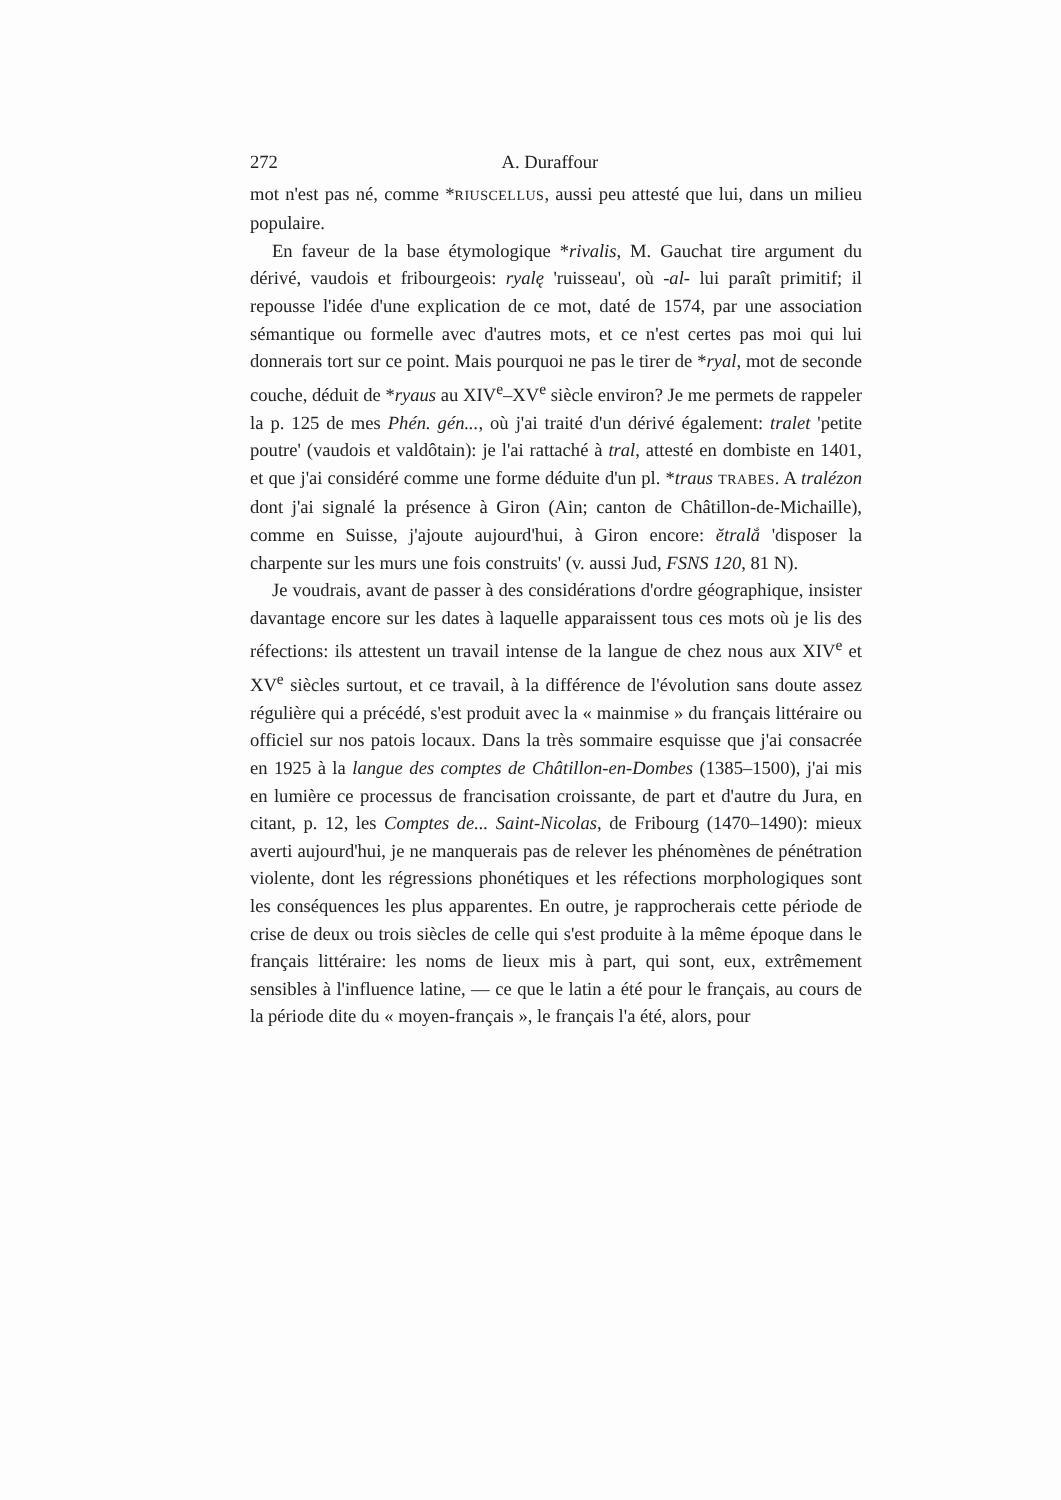272 A. Duraffour
mot n'est pas né, comme *RIUSCELLUS, aussi peu attesté que lui, dans un milieu populaire.
En faveur de la base étymologique *rivalis, M. Gauchat tire argument du dérivé, vaudois et fribourgeois: ryalę 'ruisseau', où -al- lui paraît primitif; il repousse l'idée d'une explication de ce mot, daté de 1574, par une association sémantique ou formelle avec d'autres mots, et ce n'est certes pas moi qui lui donnerais tort sur ce point. Mais pourquoi ne pas le tirer de *ryal, mot de seconde couche, déduit de *ryaus au XIV<sup>e</sup>–XV<sup>e</sup> siècle environ? Je me permets de rappeler la p. 125 de mes Phén. gén..., où j'ai traité d'un dérivé également: tralet 'petite poutre' (vaudois et valdôtain): je l'ai rattaché à tral, attesté en dombiste en 1401, et que j'ai considéré comme une forme déduite d'un pl. *traus TRABES. A tralézon dont j'ai signalé la présence à Giron (Ain; canton de Châtillon-de-Michaille), comme en Suisse, j'ajoute aujourd'hui, à Giron encore: ĕtralắ 'disposer la charpente sur les murs une fois construits' (v. aussi Jud, FSNS 120, 81 N).
Je voudrais, avant de passer à des considérations d'ordre géographique, insister davantage encore sur les dates à laquelle apparaissent tous ces mots où je lis des réfections: ils attestent un travail intense de la langue de chez nous aux XIV<sup>e</sup> et XV<sup>e</sup> siècles surtout, et ce travail, à la différence de l'évolution sans doute assez régulière qui a précédé, s'est produit avec la « mainmise » du français littéraire ou officiel sur nos patois locaux. Dans la très sommaire esquisse que j'ai consacrée en 1925 à la langue des comptes de Châtillon-en-Dombes (1385–1500), j'ai mis en lumière ce processus de francisation croissante, de part et d'autre du Jura, en citant, p. 12, les Comptes de... Saint-Nicolas, de Fribourg (1470–1490): mieux averti aujourd'hui, je ne manquerais pas de relever les phénomènes de pénétration violente, dont les régressions phonétiques et les réfections morphologiques sont les conséquences les plus apparentes. En outre, je rapprocherais cette période de crise de deux ou trois siècles de celle qui s'est produite à la même époque dans le français littéraire: les noms de lieux mis à part, qui sont, eux, extrêmement sensibles à l'influence latine, — ce que le latin a été pour le français, au cours de la période dite du « moyen-français », le français l'a été, alors, pour